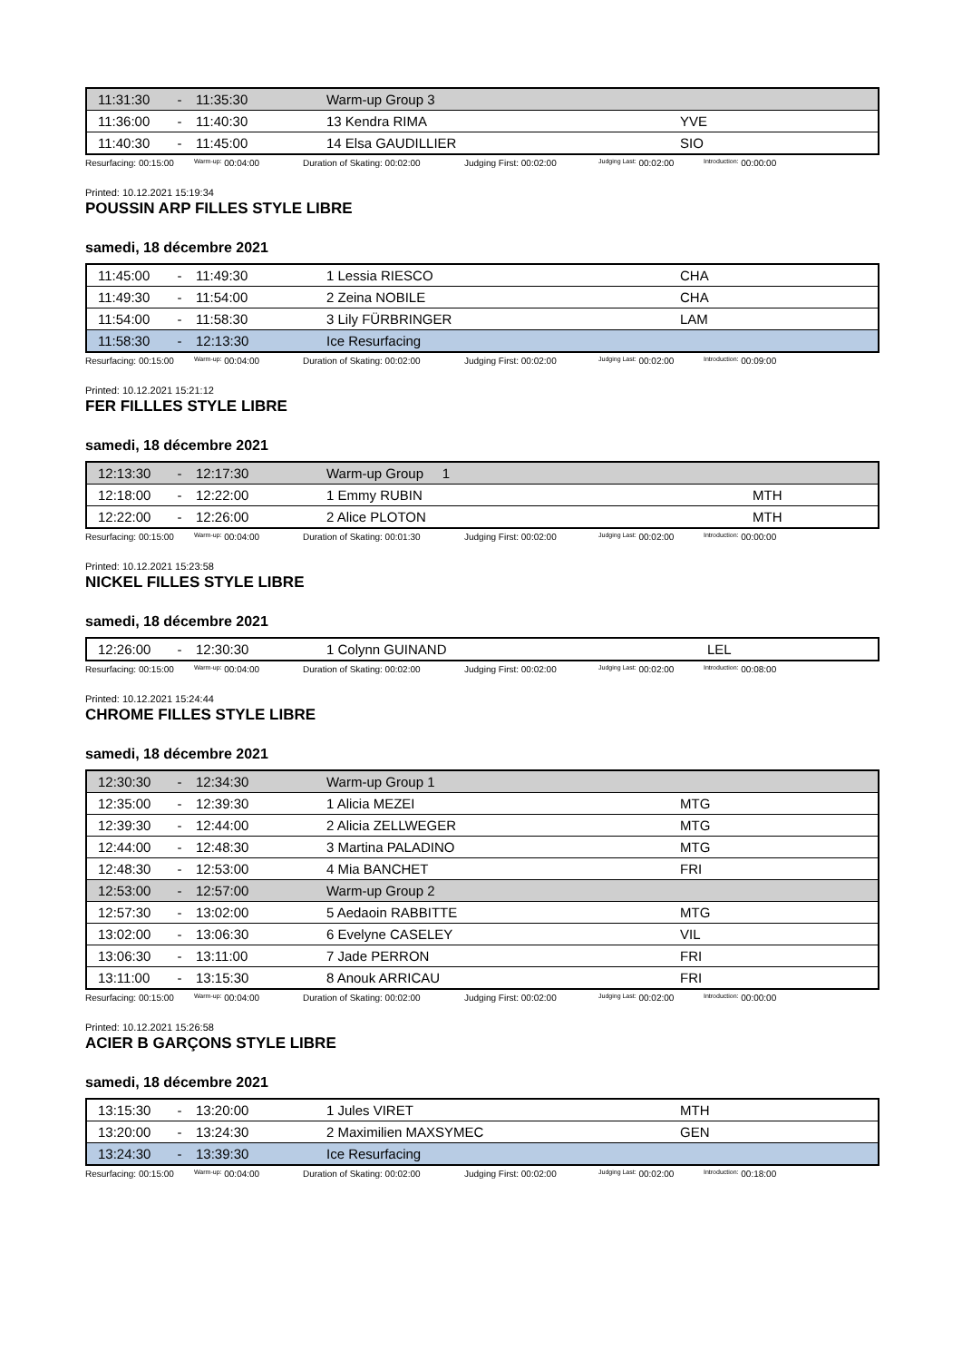| 11:31:30 | - | 11:35:30 | Warm-up Group 3 | |
| 11:36:00 | - | 11:40:30 | 13 Kendra RIMA | YVE |
| 11:40:30 | - | 11:45:00 | 14 Elsa GAUDILLIER | SIO |
Resurfacing: 00:15:00 Warm-up: 00:04:00 Duration of Skating: 00:02:00 Judging First: 00:02:00 Judging Last: 00:02:00 Introduction: 00:00:00
Printed: 10.12.2021 15:19:34
POUSSIN ARP FILLES STYLE LIBRE
samedi, 18 décembre 2021
| 11:45:00 | - | 11:49:30 | 1 Lessia RIESCO | CHA |
| 11:49:30 | - | 11:54:00 | 2 Zeina NOBILE | CHA |
| 11:54:00 | - | 11:58:30 | 3 Lily FÜRBRINGER | LAM |
| 11:58:30 | - | 12:13:30 | Ice Resurfacing | |
Resurfacing: 00:15:00 Warm-up: 00:04:00 Duration of Skating: 00:02:00 Judging First: 00:02:00 Judging Last: 00:02:00 Introduction: 00:09:00
Printed: 10.12.2021 15:21:12
FER FILLLES STYLE LIBRE
samedi, 18 décembre 2021
| 12:13:30 | - | 12:17:30 | Warm-up Group 1 | |
| 12:18:00 | - | 12:22:00 | 1 Emmy RUBIN | MTH |
| 12:22:00 | - | 12:26:00 | 2 Alice PLOTON | MTH |
Resurfacing: 00:15:00 Warm-up: 00:04:00 Duration of Skating: 00:01:30 Judging First: 00:02:00 Judging Last: 00:02:00 Introduction: 00:00:00
Printed: 10.12.2021 15:23:58
NICKEL FILLES STYLE LIBRE
samedi, 18 décembre 2021
| 12:26:00 | - | 12:30:30 | 1 Colynn GUINAND | LEL |
Resurfacing: 00:15:00 Warm-up: 00:04:00 Duration of Skating: 00:02:00 Judging First: 00:02:00 Judging Last: 00:02:00 Introduction: 00:08:00
Printed: 10.12.2021 15:24:44
CHROME FILLES STYLE LIBRE
samedi, 18 décembre 2021
| 12:30:30 | - | 12:34:30 | Warm-up Group 1 | |
| 12:35:00 | - | 12:39:30 | 1 Alicia MEZEI | MTG |
| 12:39:30 | - | 12:44:00 | 2 Alicia ZELLWEGER | MTG |
| 12:44:00 | - | 12:48:30 | 3 Martina PALADINO | MTG |
| 12:48:30 | - | 12:53:00 | 4 Mia BANCHET | FRI |
| 12:53:00 | - | 12:57:00 | Warm-up Group 2 | |
| 12:57:30 | - | 13:02:00 | 5 Aedaoin RABBITTE | MTG |
| 13:02:00 | - | 13:06:30 | 6 Evelyne CASELEY | VIL |
| 13:06:30 | - | 13:11:00 | 7 Jade PERRON | FRI |
| 13:11:00 | - | 13:15:30 | 8 Anouk ARRICAU | FRI |
Resurfacing: 00:15:00 Warm-up: 00:04:00 Duration of Skating: 00:02:00 Judging First: 00:02:00 Judging Last: 00:02:00 Introduction: 00:00:00
Printed: 10.12.2021 15:26:58
ACIER B GARÇONS STYLE LIBRE
samedi, 18 décembre 2021
| 13:15:30 | - | 13:20:00 | 1 Jules VIRET | MTH |
| 13:20:00 | - | 13:24:30 | 2 Maximilien MAXSYMEC | GEN |
| 13:24:30 | - | 13:39:30 | Ice Resurfacing | |
Resurfacing: 00:15:00 Warm-up: 00:04:00 Duration of Skating: 00:02:00 Judging First: 00:02:00 Judging Last: 00:02:00 Introduction: 00:18:00